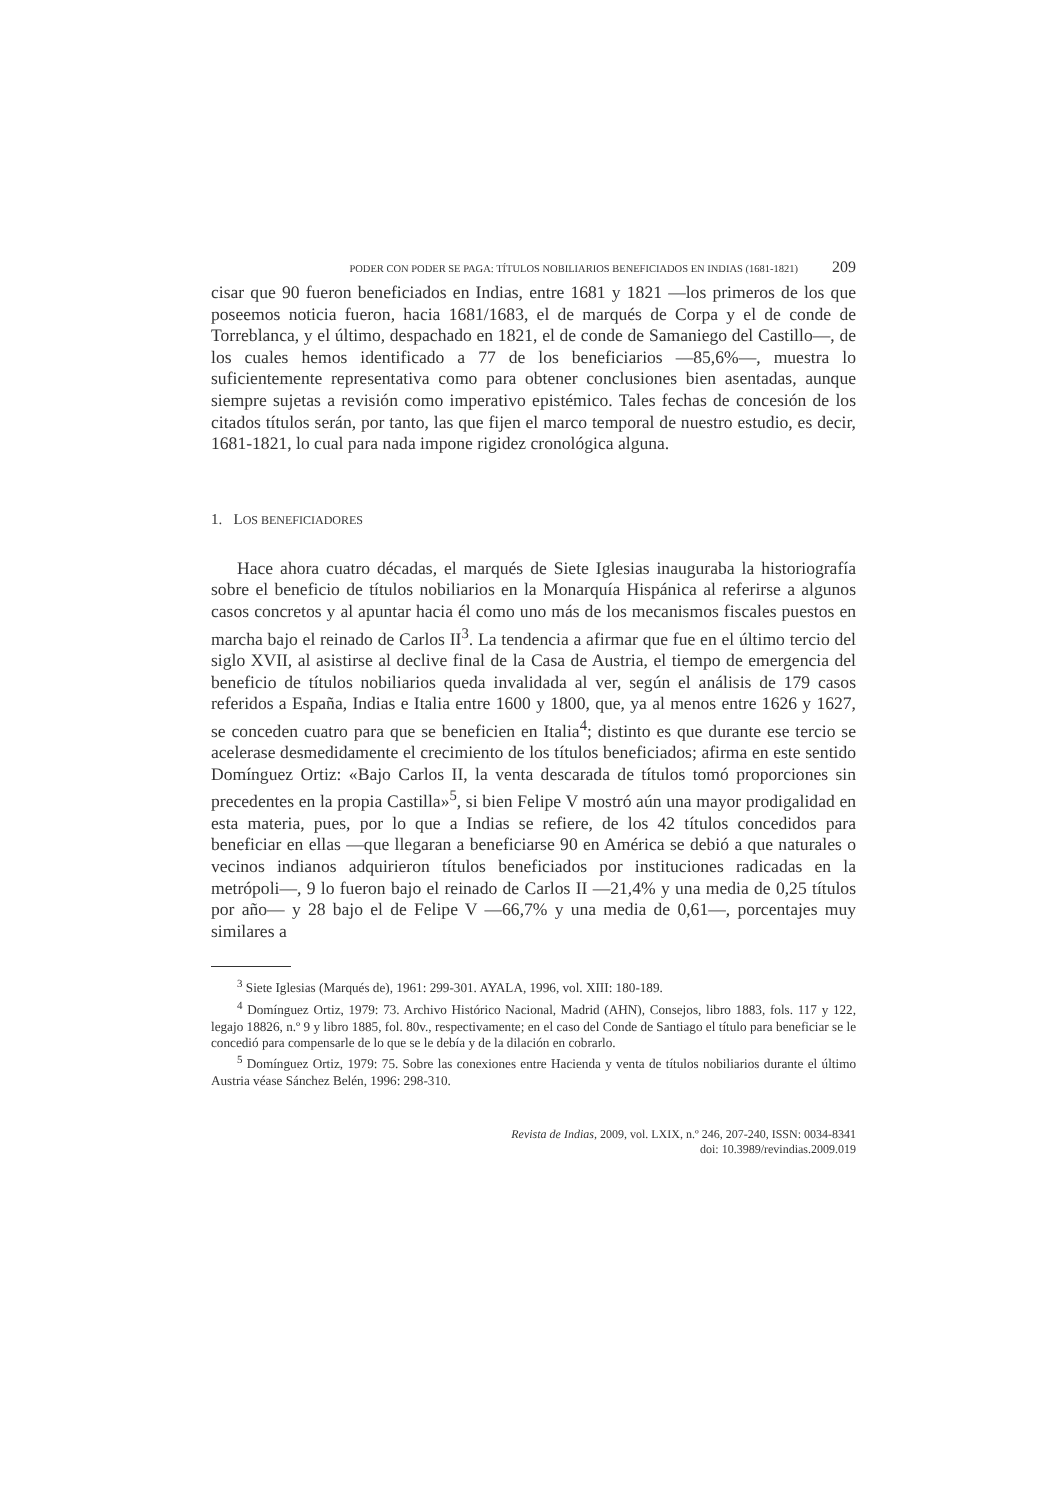PODER CON PODER SE PAGA: TÍTULOS NOBILIARIOS BENEFICIADOS EN INDIAS (1681-1821) 209
cisar que 90 fueron beneficiados en Indias, entre 1681 y 1821 —los primeros de los que poseemos noticia fueron, hacia 1681/1683, el de marqués de Corpa y el de conde de Torreblanca, y el último, despachado en 1821, el de conde de Samaniego del Castillo—, de los cuales hemos identificado a 77 de los beneficiarios —85,6%—, muestra lo suficientemente representativa como para obtener conclusiones bien asentadas, aunque siempre sujetas a revisión como imperativo epistémico. Tales fechas de concesión de los citados títulos serán, por tanto, las que fijen el marco temporal de nuestro estudio, es decir, 1681-1821, lo cual para nada impone rigidez cronológica alguna.
1. LOS BENEFICIADORES
Hace ahora cuatro décadas, el marqués de Siete Iglesias inauguraba la historiografía sobre el beneficio de títulos nobiliarios en la Monarquía Hispánica al referirse a algunos casos concretos y al apuntar hacia él como uno más de los mecanismos fiscales puestos en marcha bajo el reinado de Carlos II<sup>3</sup>. La tendencia a afirmar que fue en el último tercio del siglo XVII, al asistirse al declive final de la Casa de Austria, el tiempo de emergencia del beneficio de títulos nobiliarios queda invalidada al ver, según el análisis de 179 casos referidos a España, Indias e Italia entre 1600 y 1800, que, ya al menos entre 1626 y 1627, se conceden cuatro para que se beneficien en Italia<sup>4</sup>; distinto es que durante ese tercio se acelerase desmedidamente el crecimiento de los títulos beneficiados; afirma en este sentido Domínguez Ortiz: «Bajo Carlos II, la venta descarada de títulos tomó proporciones sin precedentes en la propia Castilla»<sup>5</sup>, si bien Felipe V mostró aún una mayor prodigalidad en esta materia, pues, por lo que a Indias se refiere, de los 42 títulos concedidos para beneficiar en ellas —que llegaran a beneficiarse 90 en América se debió a que naturales o vecinos indianos adquirieron títulos beneficiados por instituciones radicadas en la metrópoli—, 9 lo fueron bajo el reinado de Carlos II —21,4% y una media de 0,25 títulos por año— y 28 bajo el de Felipe V —66,7% y una media de 0,61—, porcentajes muy similares a
<sup>3</sup> Siete Iglesias (Marqués de), 1961: 299-301. AYALA, 1996, vol. XIII: 180-189.
<sup>4</sup> Domínguez Ortiz, 1979: 73. Archivo Histórico Nacional, Madrid (AHN), Consejos, libro 1883, fols. 117 y 122, legajo 18826, n.º 9 y libro 1885, fol. 80v., respectivamente; en el caso del Conde de Santiago el título para beneficiar se le concedió para compensarle de lo que se le debía y de la dilación en cobrarlo.
<sup>5</sup> Domínguez Ortiz, 1979: 75. Sobre las conexiones entre Hacienda y venta de títulos nobiliarios durante el último Austria véase Sánchez Belén, 1996: 298-310.
Revista de Indias, 2009, vol. LXIX, n.º 246, 207-240, ISSN: 0034-8341
doi: 10.3989/revindias.2009.019